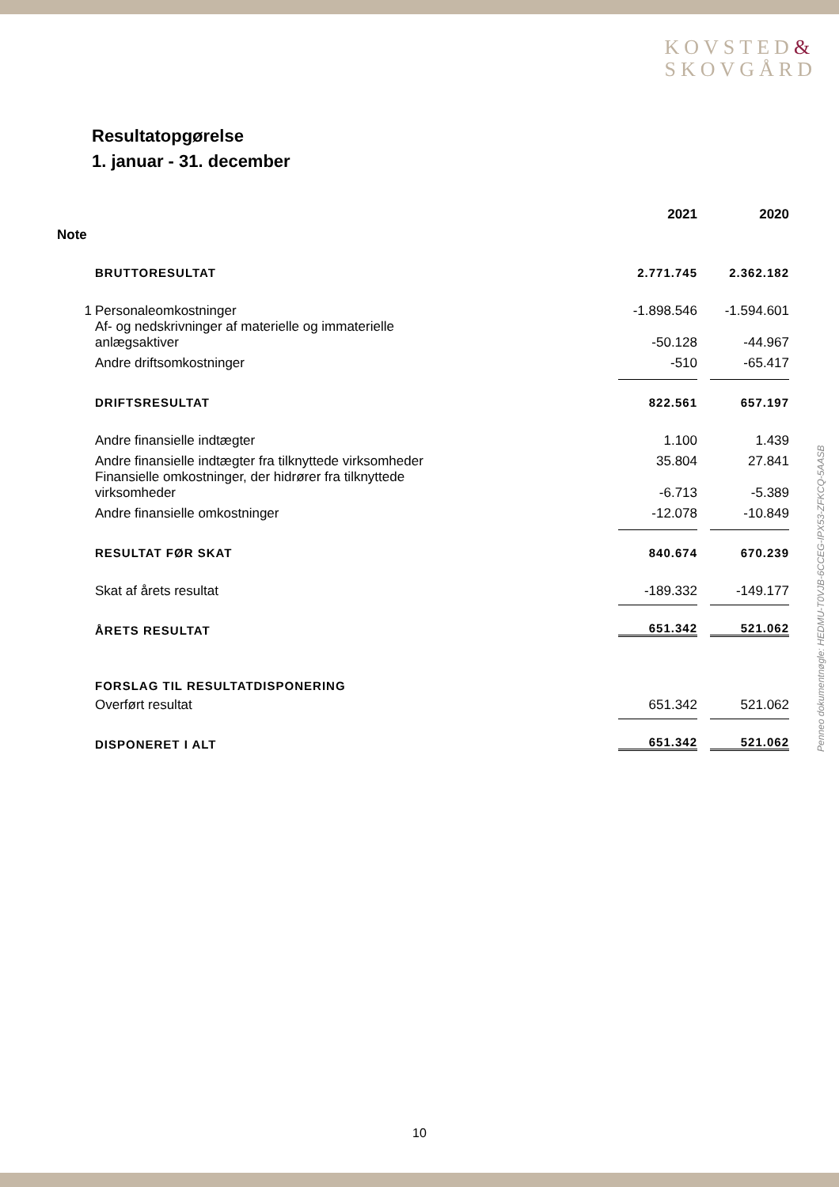KOVSTED&
SKOVGÅRD
Resultatopgørelse
1. januar - 31. december
| | | 2021 | 2020 |
| Note | | | |
| | BRUTTORESULTAT | 2.771.745 | 2.362.182 |
| 1 | Personaleomkostninger | -1.898.546 | -1.594.601 |
| | Af- og nedskrivninger af materielle og immaterielle anlægsaktiver | -50.128 | -44.967 |
| | Andre driftsomkostninger | -510 | -65.417 |
| | DRIFTSRESULTAT | 822.561 | 657.197 |
| | Andre finansielle indtægter | 1.100 | 1.439 |
| | Andre finansielle indtægter fra tilknyttede virksomheder | 35.804 | 27.841 |
| | Finansielle omkostninger, der hidrører fra tilknyttede virksomheder | -6.713 | -5.389 |
| | Andre finansielle omkostninger | -12.078 | -10.849 |
| | RESULTAT FØR SKAT | 840.674 | 670.239 |
| | Skat af årets resultat | -189.332 | -149.177 |
| | ÅRETS RESULTAT | 651.342 | 521.062 |
| | FORSLAG TIL RESULTATDISPONERING | | |
| | Overført resultat | 651.342 | 521.062 |
| | DISPONERET I ALT | 651.342 | 521.062 |
Penneo dokumentnøgle: HEDMU-T0VJB-6CCEG-IPX53-ZFKCQ-5AASB
10